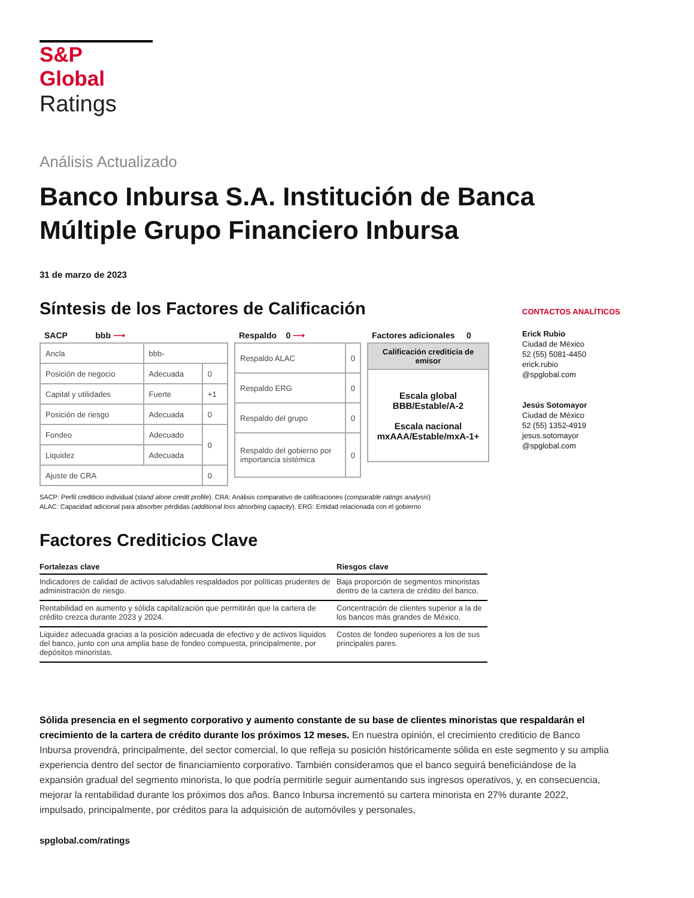S&P Global
Ratings
Análisis Actualizado
Banco Inbursa S.A. Institución de Banca Múltiple Grupo Financiero Inbursa
31 de marzo de 2023
Síntesis de los Factores de Calificación
SACP bbb ⟶
| Ancla | bbb- | |
| Posición de negocio | Adecuada | 0 |
| Capital y utilidades | Fuerte | +1 |
| Posición de riesgo | Adecuada | 0 |
| Fondeo | Adecuado | 0 |
| Liquidez | Adecuada | |
| Ajuste de CRA | | 0 |
Respaldo 0 ⟶
| Respaldo ALAC | 0 |
| Respaldo ERG | 0 |
| Respaldo del grupo | 0 |
| Respaldo del gobierno por importancia sistémica | 0 |
Factores adicionales 0
| Calificación crediticia de emisor |
| Escala global BBB/Estable/A-2 Escala nacional mxAAA/Estable/mxA-1+ |
SACP: Perfil crediticio individual (stand alone credit profile). CRA: Análisis comparativo de calificaciones (comparable ratings analysis)
ALAC: Capacidad adicional para absorber pérdidas (additional loss absorbing capacity). ERG: Entidad relacionada con el gobierno
Factores Crediticios Clave
| Fortalezas clave | Riesgos clave |
| --- | --- |
| Indicadores de calidad de activos saludables respaldados por políticas prudentes de administración de riesgo. | Baja proporción de segmentos minoristas dentro de la cartera de crédito del banco. |
| Rentabilidad en aumento y sólida capitalización que permitirán que la cartera de crédito crezca durante 2023 y 2024. | Concentración de clientes superior a la de los bancos más grandes de México. |
| Liquidez adecuada gracias a la posición adecuada de efectivo y de activos líquidos del banco, junto con una amplia base de fondeo compuesta, principalmente, por depósitos minoristas. | Costos de fondeo superiores a los de sus principales pares. |
CONTACTOS ANALÍTICOS
Erick Rubio
Ciudad de México
52 (55) 5081-4450
erick.rubio
@spglobal.com
Jesús Sotomayor
Ciudad de México
52 (55) 1352-4919
jesus.sotomayor
@spglobal.com
Sólida presencia en el segmento corporativo y aumento constante de su base de clientes minoristas que respaldarán el crecimiento de la cartera de crédito durante los próximos 12 meses. En nuestra opinión, el crecimiento crediticio de Banco Inbursa provendrá, principalmente, del sector comercial, lo que refleja su posición históricamente sólida en este segmento y su amplia experiencia dentro del sector de financiamiento corporativo. También consideramos que el banco seguirá beneficiándose de la expansión gradual del segmento minorista, lo que podría permitirle seguir aumentando sus ingresos operativos, y, en consecuencia, mejorar la rentabilidad durante los próximos dos años. Banco Inbursa incrementó su cartera minorista en 27% durante 2022, impulsado, principalmente, por créditos para la adquisición de automóviles y personales,
spglobal.com/ratings